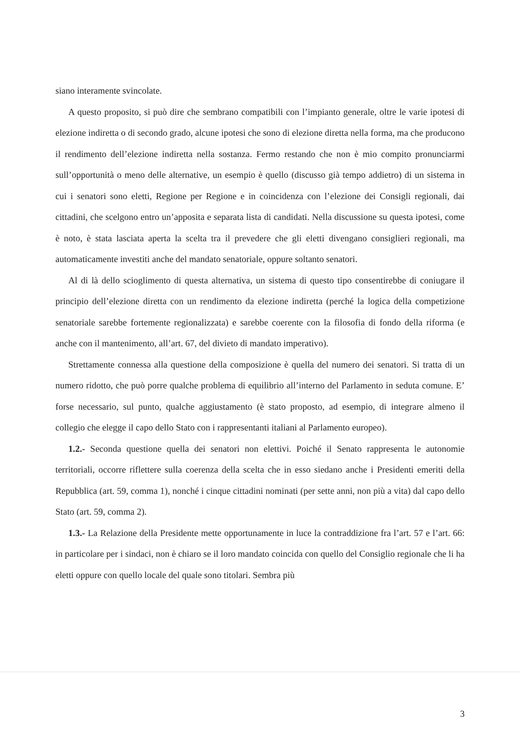siano interamente svincolate.
A questo proposito, si può dire che sembrano compatibili con l’impianto generale, oltre le varie ipotesi di elezione indiretta o di secondo grado, alcune ipotesi che sono di elezione diretta nella forma, ma che producono il rendimento dell’elezione indiretta nella sostanza. Fermo restando che non è mio compito pronunciarmi sull’opportunità o meno delle alternative, un esempio è quello (discusso già tempo addietro) di un sistema in cui i senatori sono eletti, Regione per Regione e in coincidenza con l’elezione dei Consigli regionali, dai cittadini, che scelgono entro un’apposita e separata lista di candidati. Nella discussione su questa ipotesi, come è noto, è stata lasciata aperta la scelta tra il prevedere che gli eletti divengano consiglieri regionali, ma automaticamente investiti anche del mandato senatoriale, oppure soltanto senatori.
Al di là dello scioglimento di questa alternativa, un sistema di questo tipo consentirebbe di coniugare il principio dell’elezione diretta con un rendimento da elezione indiretta (perché la logica della competizione senatoriale sarebbe fortemente regionalizzata) e sarebbe coerente con la filosofia di fondo della riforma (e anche con il mantenimento, all’art. 67, del divieto di mandato imperativo).
Strettamente connessa alla questione della composizione è quella del numero dei senatori. Si tratta di un numero ridotto, che può porre qualche problema di equilibrio all’interno del Parlamento in seduta comune. E’ forse necessario, sul punto, qualche aggiustamento (è stato proposto, ad esempio, di integrare almeno il collegio che elegge il capo dello Stato con i rappresentanti italiani al Parlamento europeo).
1.2.- Seconda questione quella dei senatori non elettivi. Poiché il Senato rappresenta le autonomie territoriali, occorre riflettere sulla coerenza della scelta che in esso siedano anche i Presidenti emeriti della Repubblica (art. 59, comma 1), nonché i cinque cittadini nominati (per sette anni, non più a vita) dal capo dello Stato (art. 59, comma 2).
1.3.- La Relazione della Presidente mette opportunamente in luce la contraddizione fra l’art. 57 e l’art. 66: in particolare per i sindaci, non è chiaro se il loro mandato coincida con quello del Consiglio regionale che li ha eletti oppure con quello locale del quale sono titolari. Sembra più
3